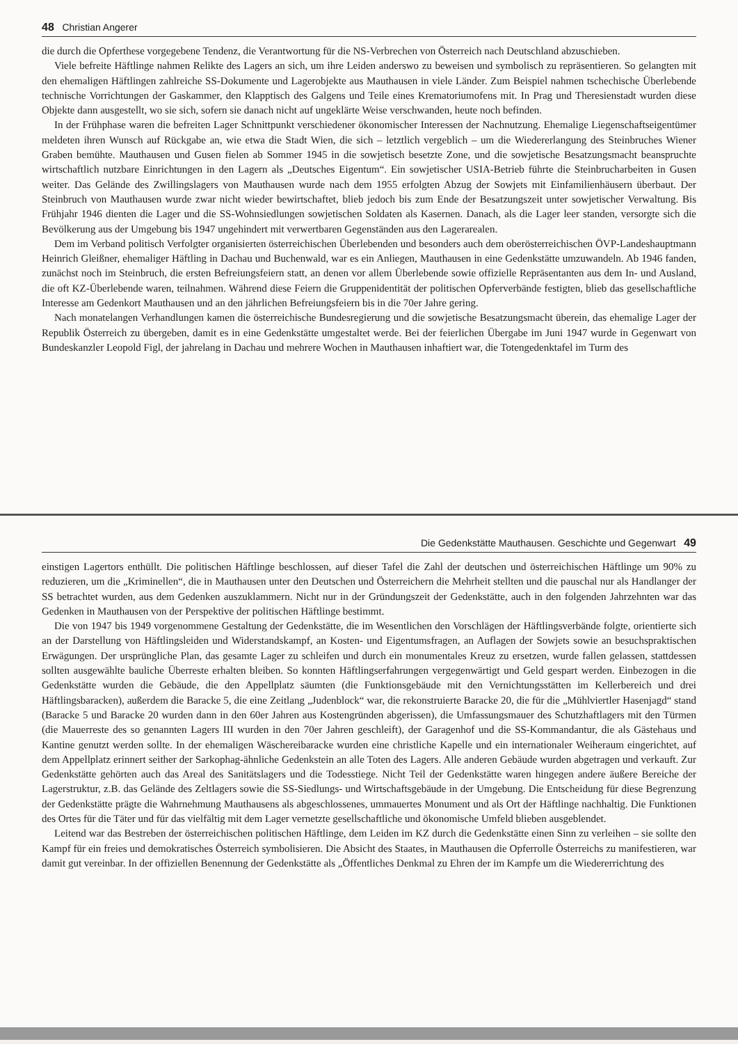48 Christian Angerer
die durch die Opferthese vorgegebene Tendenz, die Verantwortung für die NS-Verbrechen von Österreich nach Deutschland abzuschieben.
Viele befreite Häftlinge nahmen Relikte des Lagers an sich, um ihre Leiden anderswo zu beweisen und symbolisch zu repräsentieren. So gelangten mit den ehemaligen Häftlingen zahlreiche SS-Dokumente und Lagerobjekte aus Mauthausen in viele Länder. Zum Beispiel nahmen tschechische Überlebende technische Vorrichtungen der Gaskammer, den Klapptisch des Galgens und Teile eines Krematoriumofens mit. In Prag und Theresienstadt wurden diese Objekte dann ausgestellt, wo sie sich, sofern sie danach nicht auf ungeklärte Weise verschwanden, heute noch befinden.
In der Frühphase waren die befreiten Lager Schnittpunkt verschiedener ökonomischer Interessen der Nachnutzung. Ehemalige Liegenschaftseigentümer meldeten ihren Wunsch auf Rückgabe an, wie etwa die Stadt Wien, die sich – letztlich vergeblich – um die Wiedererlangung des Steinbruches Wiener Graben bemühte. Mauthausen und Gusen fielen ab Sommer 1945 in die sowjetisch besetzte Zone, und die sowjetische Besatzungsmacht beanspruchte wirtschaftlich nutzbare Einrichtungen in den Lagern als „Deutsches Eigentum“. Ein sowjetischer USIA-Betrieb führte die Steinbrucharbeiten in Gusen weiter. Das Gelände des Zwillingslagers von Mauthausen wurde nach dem 1955 erfolgten Abzug der Sowjets mit Einfamilienhäusern überbaut. Der Steinbruch von Mauthausen wurde zwar nicht wieder bewirtschaftet, blieb jedoch bis zum Ende der Besatzungszeit unter sowjetischer Verwaltung. Bis Frühjahr 1946 dienten die Lager und die SS-Wohnsiedlungen sowjetischen Soldaten als Kasernen. Danach, als die Lager leer standen, versorgte sich die Bevölkerung aus der Umgebung bis 1947 ungehindert mit verwertbaren Gegenständen aus den Lagerarealen.
Dem im Verband politisch Verfolgter organisierten österreichischen Überlebenden und besonders auch dem oberösterreichischen ÖVP-Landeshauptmann Heinrich Gleißner, ehemaliger Häftling in Dachau und Buchenwald, war es ein Anliegen, Mauthausen in eine Gedenkstätte umzuwandeln. Ab 1946 fanden, zunächst noch im Steinbruch, die ersten Befreiungsfeiern statt, an denen vor allem Überlebende sowie offizielle Repräsentanten aus dem In- und Ausland, die oft KZ-Überlebende waren, teilnahmen. Während diese Feiern die Gruppenidentität der politischen Opferverbände festigten, blieb das gesellschaftliche Interesse am Gedenkort Mauthausen und an den jährlichen Befreiungsfeiern bis in die 70er Jahre gering.
Nach monatelangen Verhandlungen kamen die österreichische Bundesregierung und die sowjetische Besatzungsmacht überein, das ehemalige Lager der Republik Österreich zu übergeben, damit es in eine Gedenkstätte umgestaltet werde. Bei der feierlichen Übergabe im Juni 1947 wurde in Gegenwart von Bundeskanzler Leopold Figl, der jahrelang in Dachau und mehrere Wochen in Mauthausen inhaftiert war, die Totengedenktafel im Turm des
Die Gedenkstätte Mauthausen. Geschichte und Gegenwart 49
einstigen Lagertors enthüllt. Die politischen Häftlinge beschlossen, auf dieser Tafel die Zahl der deutschen und österreichischen Häftlinge um 90% zu reduzieren, um die „Kriminellen“, die in Mauthausen unter den Deutschen und Österreichern die Mehrheit stellten und die pauschal nur als Handlanger der SS betrachtet wurden, aus dem Gedenken auszuklammern. Nicht nur in der Gründungszeit der Gedenkstätte, auch in den folgenden Jahrzehnten war das Gedenken in Mauthausen von der Perspektive der politischen Häftlinge bestimmt.
Die von 1947 bis 1949 vorgenommene Gestaltung der Gedenkstätte, die im Wesentlichen den Vorschlägen der Häftlingsverbände folgte, orientierte sich an der Darstellung von Häftlingsleiden und Widerstandskampf, an Kosten- und Eigentumsfragen, an Auflagen der Sowjets sowie an besuchspraktischen Erwägungen. Der ursprüngliche Plan, das gesamte Lager zu schleifen und durch ein monumentales Kreuz zu ersetzen, wurde fallen gelassen, stattdessen sollten ausgewählte bauliche Überreste erhalten bleiben. So konnten Häftlingserfahrungen vergegenwärtigt und Geld gespart werden. Einbezogen in die Gedenkstätte wurden die Gebäude, die den Appellplatz säumten (die Funktionsgebäude mit den Vernichtungsstätten im Kellerbereich und drei Häftlingsbaracken), außerdem die Baracke 5, die eine Zeitlang „Judenblock“ war, die rekonstruierte Baracke 20, die für die „Mühlviertler Hasenjagd“ stand (Baracke 5 und Baracke 20 wurden dann in den 60er Jahren aus Kostengründen abgerissen), die Umfassungsmauer des Schutzhaftlagers mit den Türmen (die Mauerreste des so genannten Lagers III wurden in den 70er Jahren geschleift), der Garagenhof und die SS-Kommandantur, die als Gästehaus und Kantine genutzt werden sollte. In der ehemaligen Wäschereibaracke wurden eine christliche Kapelle und ein internationaler Weiheraum eingerichtet, auf dem Appellplatz erinnert seither der Sarkophag-ähnliche Gedenkstein an alle Toten des Lagers. Alle anderen Gebäude wurden abgetragen und verkauft. Zur Gedenkstätte gehörten auch das Areal des Sanitätslagers und die Todesstiege. Nicht Teil der Gedenkstätte waren hingegen andere äußere Bereiche der Lagerstruktur, z.B. das Gelände des Zeltlagers sowie die SS-Siedlungs- und Wirtschaftsgebäude in der Umgebung. Die Entscheidung für diese Begrenzung der Gedenkstätte prägte die Wahrnehmung Mauthausens als abgeschlossenes, ummauertes Monument und als Ort der Häftlinge nachhaltig. Die Funktionen des Ortes für die Täter und für das vielfältig mit dem Lager vernetzte gesellschaftliche und ökonomische Umfeld blieben ausgeblendet.
Leitend war das Bestreben der österreichischen politischen Häftlinge, dem Leiden im KZ durch die Gedenkstätte einen Sinn zu verleihen – sie sollte den Kampf für ein freies und demokratisches Österreich symbolisieren. Die Absicht des Staates, in Mauthausen die Opferrolle Österreichs zu manifestieren, war damit gut vereinbar. In der offiziellen Benennung der Gedenkstätte als „Öffentliches Denkmal zu Ehren der im Kampfe um die Wiedererrichtung des